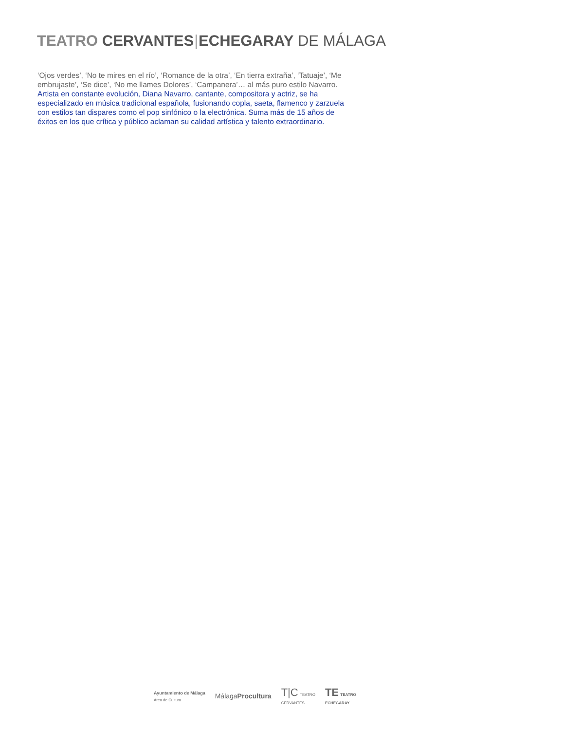TEATRO CERVANTES ECHEGARAY DE MÁLAGA
‘Ojos verdes’, ‘No te mires en el río’, ‘Romance de la otra’, ‘En tierra extraña’, ‘Tatuaje’, ‘Me embrujaste’, ‘Se dice’, ‘No me llames Dolores’, ‘Campanera’… al más puro estilo Navarro.
Artista en constante evolución, Diana Navarro, cantante, compositora y actriz, se ha especializado en música tradicional española, fusionando copla, saeta, flamenco y zarzuela con estilos tan dispares como el pop sinfónico o la electrónica. Suma más de 15 años de éxitos en los que crítica y público aclaman su calidad artística y talento extraordinario.
Ayuntamiento de Málaga
Área de Cultura
MálagaProcultura
T|C TEATRO
CERVANTES
TE TEATRO
ECHEGARAY